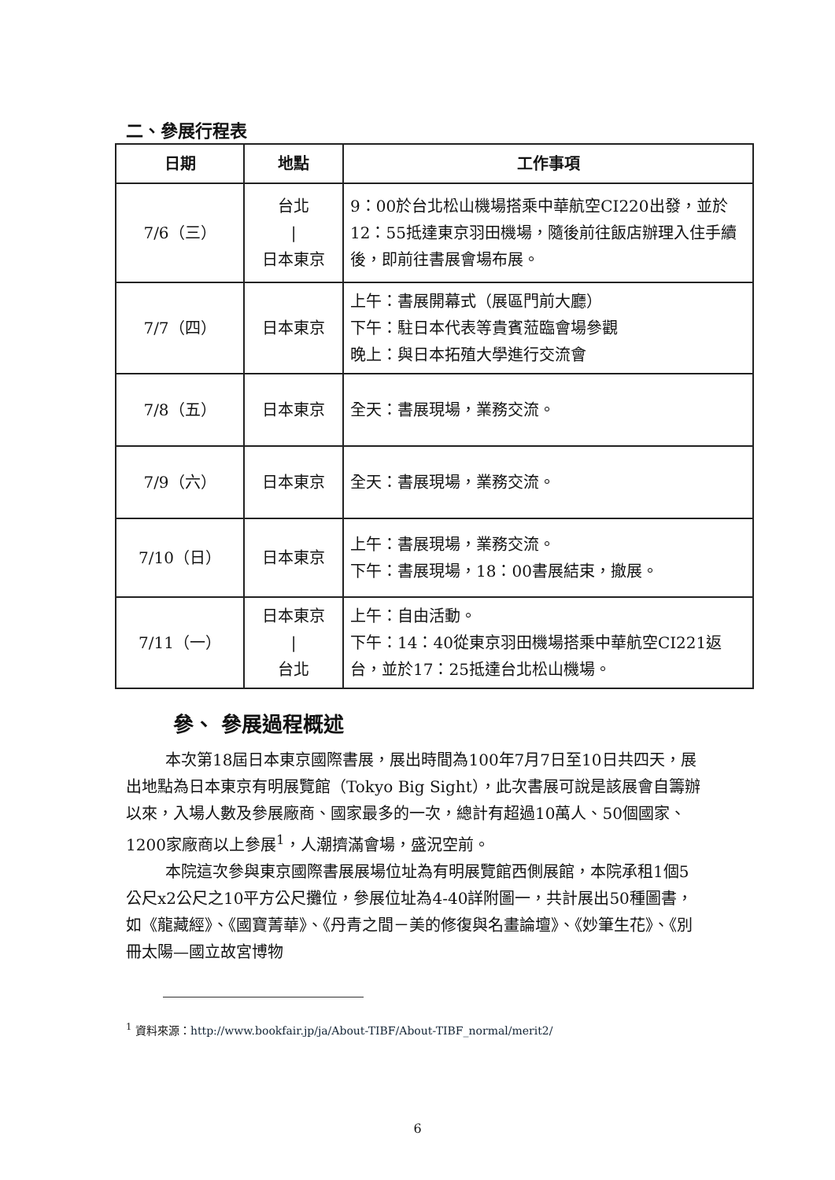二、參展行程表
| 日期 | 地點 | 工作事項 |
| --- | --- | --- |
| 7/6（三） | 台北 / 日本東京 | 9：00於台北松山機場搭乘中華航空CI220出發，並於12：55抵達東京羽田機場，隨後前往飯店辦理入住手續後，即前往書展會場布展。 |
| 7/7（四） | 日本東京 | 上午：書展開幕式（展區門前大廳） 下午：駐日本代表等貴賓蒞臨會場參觀 晚上：與日本拓殖大學進行交流會 |
| 7/8（五） | 日本東京 | 全天：書展現場，業務交流。 |
| 7/9（六） | 日本東京 | 全天：書展現場，業務交流。 |
| 7/10（日） | 日本東京 | 上午：書展現場，業務交流。 下午：書展現場，18：00書展結束，撤展。 |
| 7/11（一） | 日本東京 / 台北 | 上午：自由活動。 下午：14：40從東京羽田機場搭乘中華航空CI221返台，並於17：25抵達台北松山機場。 |
參、 參展過程概述
本次第18屆日本東京國際書展，展出時間為100年7月7日至10日共四天，展出地點為日本東京有明展覽館（Tokyo Big Sight），此次書展可說是該展會自籌辦以來，入場人數及參展廠商、國家最多的一次，總計有超過10萬人、50個國家、1200家廠商以上參展<sup>1</sup>，人潮擠滿會場，盛況空前。
本院這次參與東京國際書展展場位址為有明展覽館西側展館，本院承租1個5公尺x2公尺之10平方公尺攤位，參展位址為4-40詳附圖一，共計展出50種圖書，如《龍藏經》、《國寶菁華》、《丹青之間－美的修復與名畫論壇》、《妙筆生花》、《別冊太陽—國立故宮博物
<sup>1</sup> 資料來源：http://www.bookfair.jp/ja/About-TIBF/About-TIBF_normal/merit2/
6